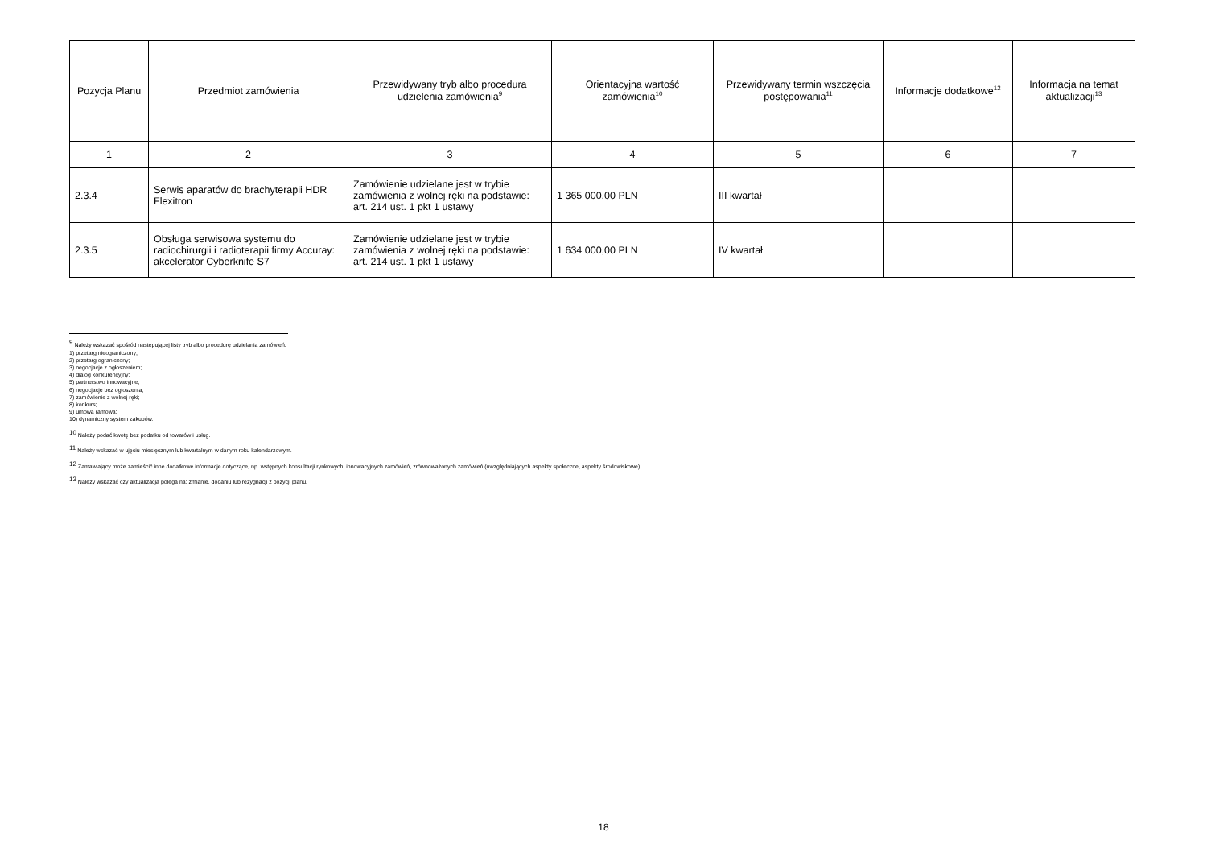| Pozycja Planu | Przedmiot zamówienia | Przewidywany tryb albo procedura udzielenia zamówienia<sup>9</sup> | Orientacyjna wartość zamówienia<sup>10</sup> | Przewidywany termin wszczęcia postępowania<sup>11</sup> | Informacje dodatkowe<sup>12</sup> | Informacja na temat aktualizacji<sup>13</sup> |
| --- | --- | --- | --- | --- | --- | --- |
| 1 | 2 | 3 | 4 | 5 | 6 | 7 |
| 2.3.4 | Serwis aparatów do brachyterapii HDR Flexitron | Zamówienie udzielane jest w trybie zamówienia z wolnej ręki na podstawie: art. 214 ust. 1 pkt 1 ustawy | 1 365 000,00 PLN | III kwartał | | |
| 2.3.5 | Obsługa serwisowa systemu do radiochirurgii i radioterapii firmy Accuray: akcelerator Cyberknife S7 | Zamówienie udzielane jest w trybie zamówienia z wolnej ręki na podstawie: art. 214 ust. 1 pkt 1 ustawy | 1 634 000,00 PLN | IV kwartał | | |
<sup>9</sup> Należy wskazać spośród następującej listy tryb albo procedurę udzielania zamówień:
1) przetarg nieograniczony;
2) przetarg ograniczony;
3) negocjacje z ogłoszeniem;
4) dialog konkurencyjny;
5) partnerstwo innowacyjne;
6) negocjacje bez ogłoszenia;
7) zamówienie z wolnej ręki;
8) konkurs;
9) umowa ramowa;
10) dynamiczny system zakupów.
<sup>10</sup> Należy podać kwotę bez podatku od towarów i usług.
<sup>11</sup> Należy wskazać w ujęciu miesięcznym lub kwartalnym w danym roku kalendarzowym.
<sup>12</sup> Zamawiający może zamieścić inne dodatkowe informacje dotyczące, np. wstępnych konsultacji rynkowych, innowacyjnych zamówień, zrównoważonych zamówień (uwzględniających aspekty społeczne, aspekty środowiskowe).
<sup>13</sup> Należy wskazać czy aktualizacja polega na: zmianie, dodaniu lub rezygnacji z pozycji planu.
18